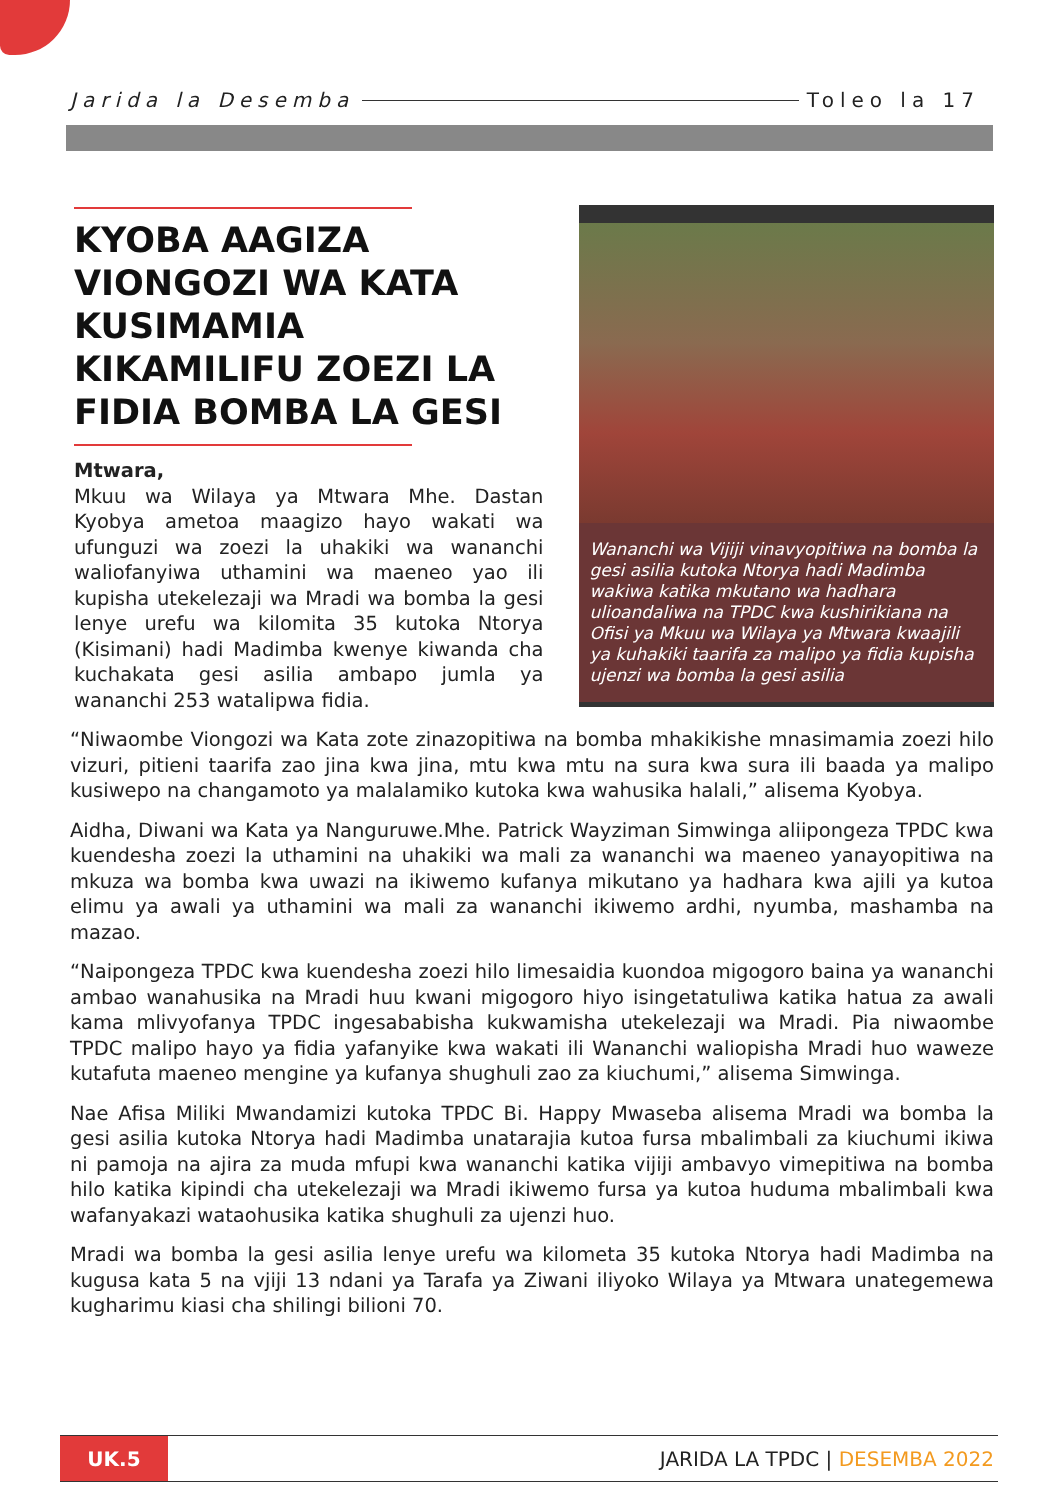Jarida la Desemba Toleo la 17
KYOBA AAGIZA VIONGOZI WA KATA KUSIMAMIA KIKAMILIFU ZOEZI LA FIDIA BOMBA LA GESI
Mtwara,
Mkuu wa Wilaya ya Mtwara Mhe. Dastan Kyobya ametoa maagizo hayo wakati wa ufunguzi wa zoezi la uhakiki wa wananchi waliofanyiwa uthamini wa maeneo yao ili kupisha utekelezaji wa Mradi wa bomba la gesi lenye urefu wa kilomita 35 kutoka Ntorya (Kisimani) hadi Madimba kwenye kiwanda cha kuchakata gesi asilia ambapo jumla ya wananchi 253 watalipwa fidia.
Wananchi wa Vijiji vinavyopitiwa na bomba la gesi asilia kutoka Ntorya hadi Madimba wakiwa katika mkutano wa hadhara ulioandaliwa na TPDC kwa kushirikiana na Ofisi ya Mkuu wa Wilaya ya Mtwara kwaajili ya kuhakiki taarifa za malipo ya fidia kupisha ujenzi wa bomba la gesi asilia
“Niwaombe Viongozi wa Kata zote zinazopitiwa na bomba mhakikishe mnasimamia zoezi hilo vizuri, pitieni taarifa zao jina kwa jina, mtu kwa mtu na sura kwa sura ili baada ya malipo kusiwepo na changamoto ya malalamiko kutoka kwa wahusika halali,” alisema Kyobya.
Aidha, Diwani wa Kata ya Nanguruwe.Mhe. Patrick Wayziman Simwinga aliipongeza TPDC kwa kuendesha zoezi la uthamini na uhakiki wa mali za wananchi wa maeneo yanayopitiwa na mkuza wa bomba kwa uwazi na ikiwemo kufanya mikutano ya hadhara kwa ajili ya kutoa elimu ya awali ya uthamini wa mali za wananchi ikiwemo ardhi, nyumba, mashamba na mazao.
“Naipongeza TPDC kwa kuendesha zoezi hilo limesaidia kuondoa migogoro baina ya wananchi ambao wanahusika na Mradi huu kwani migogoro hiyo isingetatuliwa katika hatua za awali kama mlivyofanya TPDC ingesababisha kukwamisha utekelezaji wa Mradi. Pia niwaombe TPDC malipo hayo ya fidia yafanyike kwa wakati ili Wananchi waliopisha Mradi huo waweze kutafuta maeneo mengine ya kufanya shughuli zao za kiuchumi,” alisema Simwinga.
Nae Afisa Miliki Mwandamizi kutoka TPDC Bi. Happy Mwaseba alisema Mradi wa bomba la gesi asilia kutoka Ntorya hadi Madimba unatarajia kutoa fursa mbalimbali za kiuchumi ikiwa ni pamoja na ajira za muda mfupi kwa wananchi katika vijiji ambavyo vimepitiwa na bomba hilo katika kipindi cha utekelezaji wa Mradi ikiwemo fursa ya kutoa huduma mbalimbali kwa wafanyakazi wataohusika katika shughuli za ujenzi huo.
Mradi wa bomba la gesi asilia lenye urefu wa kilometa 35 kutoka Ntorya hadi Madimba na kugusa kata 5 na vjiji 13 ndani ya Tarafa ya Ziwani iliyoko Wilaya ya Mtwara unategemewa kugharimu kiasi cha shilingi bilioni 70.
UK.5
JARIDA LA TPDC | DESEMBA 2022